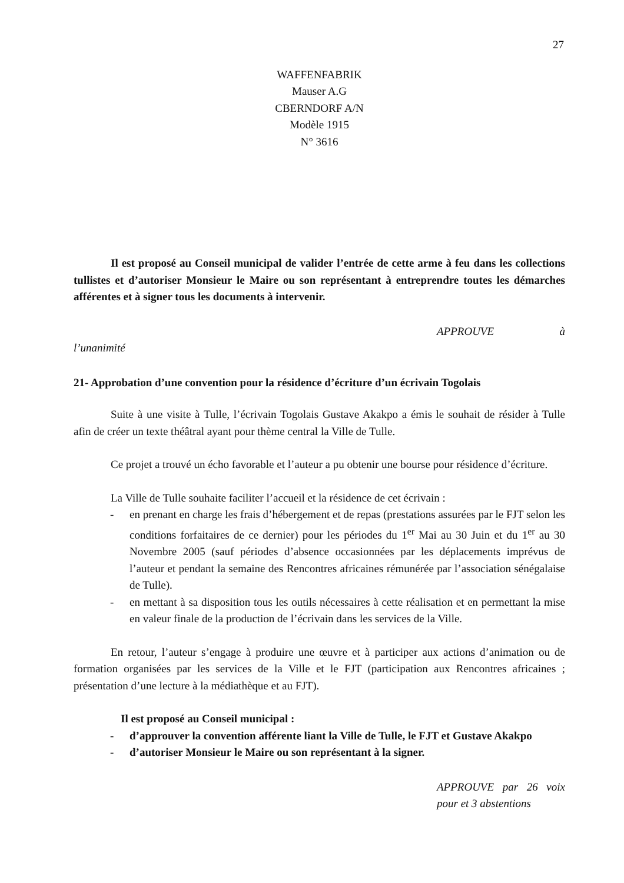27
WAFFENFABRIK
Mauser A.G
CBERNDORF A/N
Modèle 1915
N° 3616
Il est proposé au Conseil municipal de valider l’entrée de cette arme à feu dans les collections tullistes et d’autoriser Monsieur le Maire ou son représentant à entreprendre toutes les démarches afférentes et à signer tous les documents à intervenir.
APPROUVE à
l’unanimité
21- Approbation d’une convention pour la résidence d’écriture d’un écrivain Togolais
Suite à une visite à Tulle, l’écrivain Togolais Gustave Akakpo a émis le souhait de résider à Tulle afin de créer un texte théâtral ayant pour thème central la Ville de Tulle.
Ce projet a trouvé un écho favorable et l’auteur a pu obtenir une bourse pour résidence d’écriture.
La Ville de Tulle souhaite faciliter l’accueil et la résidence de cet écrivain :
- en prenant en charge les frais d’hébergement et de repas (prestations assurées par le FJT selon les conditions forfaitaires de ce dernier) pour les périodes du 1<sup>er</sup> Mai au 30 Juin et du 1<sup>er</sup> au 30 Novembre 2005 (sauf périodes d’absence occasionnées par les déplacements imprévus de l’auteur et pendant la semaine des Rencontres africaines rémunérée par l’association sénégalaise de Tulle).
- en mettant à sa disposition tous les outils nécessaires à cette réalisation et en permettant la mise en valeur finale de la production de l’écrivain dans les services de la Ville.
En retour, l’auteur s’engage à produire une œuvre et à participer aux actions d’animation ou de formation organisées par les services de la Ville et le FJT (participation aux Rencontres africaines ; présentation d’une lecture à la médiathèque et au FJT).
Il est proposé au Conseil municipal :
- d’approuver la convention afférente liant la Ville de Tulle, le FJT et Gustave Akakpo
- d’autoriser Monsieur le Maire ou son représentant à la signer.
APPROUVE par 26 voix pour et 3 abstentions